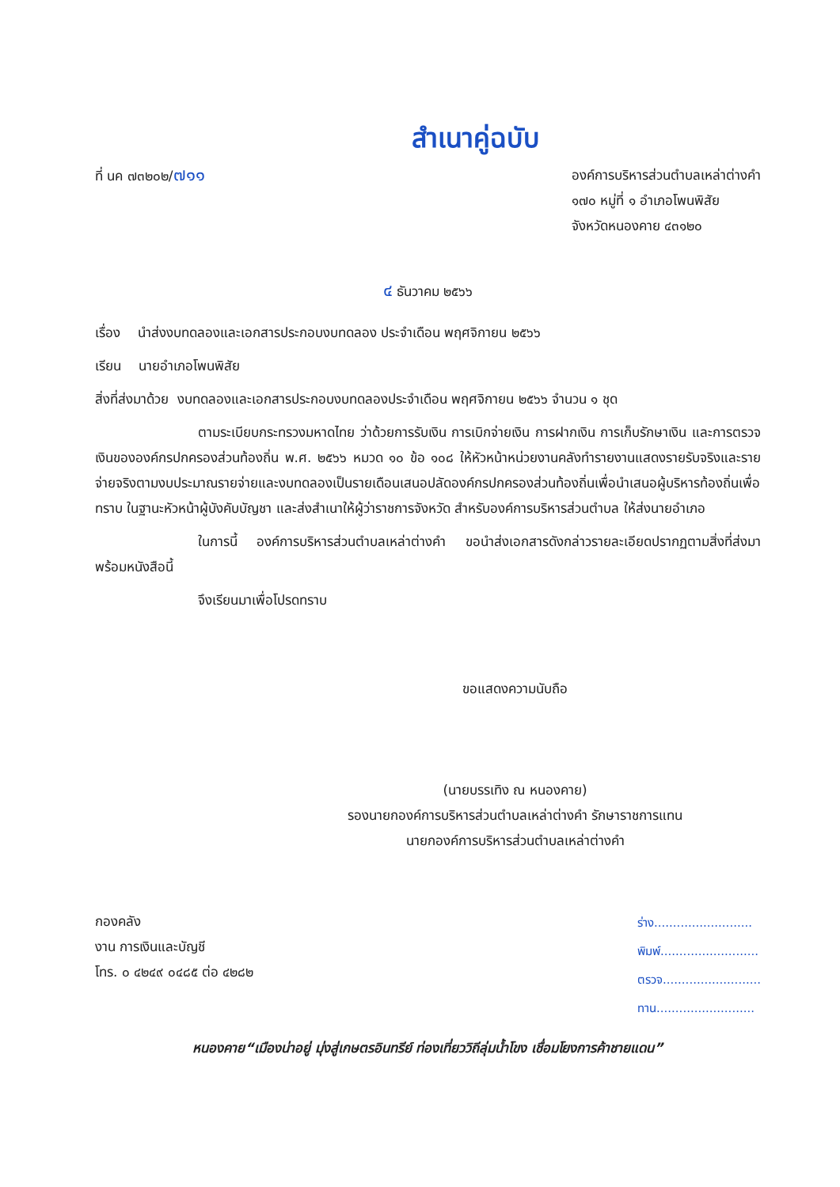สำเนาคู่ฉบับ
ที่ นค ๗๓๒๐๒/๗๑๑
องค์การบริหารส่วนตำบลเหล่าต่างคำ
๑๗๐ หมู่ที่ ๑ อำเภอโพนพิสัย
จังหวัดหนองคาย ๔๓๑๒๐
๔ ธันวาคม ๒๕๖๖
เรื่อง นำส่งงบทดลองและเอกสารประกอบงบทดลอง ประจำเดือน พฤศจิกายน ๒๕๖๖
เรียน นายอำเภอโพนพิสัย
สิ่งที่ส่งมาด้วย งบทดลองและเอกสารประกอบงบทดลองประจำเดือน พฤศจิกายน ๒๕๖๖ จำนวน ๑ ชุด
ตามระเบียบกระทรวงมหาดไทย ว่าด้วยการรับเงิน การเบิกจ่ายเงิน การฝากเงิน การเก็บรักษาเงิน และการตรวจเงินขององค์กรปกครองส่วนท้องถิ่น พ.ศ. ๒๕๖๖ หมวด ๑๐ ข้อ ๑๐๘ ให้หัวหน้าหน่วยงานคลังทำรายงานแสดงรายรับจริงและรายจ่ายจริงตามงบประมาณรายจ่ายและงบทดลองเป็นรายเดือนเสนอปลัดองค์กรปกครองส่วนท้องถิ่นเพื่อนำเสนอผู้บริหารท้องถิ่นเพื่อทราบ ในฐานะหัวหน้าผู้บังคับบัญชา และส่งสำเนาให้ผู้ว่าราชการจังหวัด สำหรับองค์การบริหารส่วนตำบล ให้ส่งนายอำเภอ
ในการนี้ องค์การบริหารส่วนตำบลเหล่าต่างคำ ขอนำส่งเอกสารดังกล่าวรายละเอียดปรากฏตามสิ่งที่ส่งมาพร้อมหนังสือนี้
จึงเรียนมาเพื่อโปรดทราบ
ขอแสดงความนับถือ
(นายบรรเทิง ณ หนองคาย)
รองนายกองค์การบริหารส่วนตำบลเหล่าต่างคำ รักษาราชการแทน
นายกองค์การบริหารส่วนตำบลเหล่าต่างคำ
กองคลัง
งาน การเงินและบัญชี
โทร. ๐ ๔๒๔๙ ๐๔๘๕ ต่อ ๔๒๘๒
ร่าง..........................
พิมพ์..........................
ตรวจ..........................
ทาน..........................
หนองคาย“เมืองน่าอยู่ มุ่งสู่เกษตรอินทรีย์ ท่องเที่ยววิถีลุ่มน้ำโขง เชื่อมโยงการค้าชายแดน”